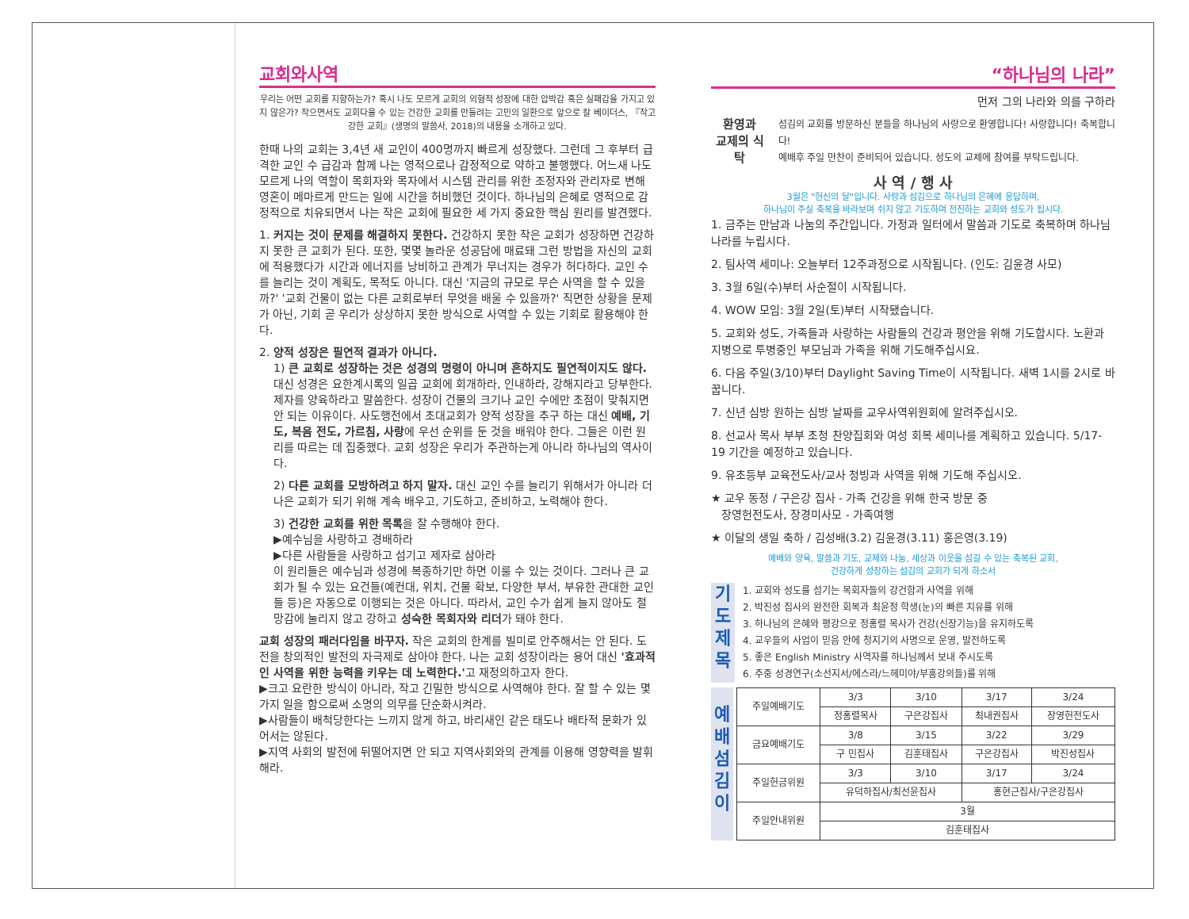교회와사역
우리는 어떤 교회를 지향하는가? 혹시 나도 모르게 교회의 외형적 성장에 대한 압박감 혹은 실패감을 가지고 있지 않은가? 작으면서도 교회다울 수 있는 건강한 교회를 만들려는 고민의 일환으로 앞으로 칼 베이더스, 『작고 강한 교회』(생명의 말씀사, 2018)의 내용을 소개하고 있다.
한때 나의 교회는 3,4년 새 교인이 400명까지 빠르게 성장했다. 그런데 그 후부터 급격한 교인 수 급감과 함께 나는 영적으로나 감정적으로 약하고 불행했다. 어느새 나도 모르게 나의 역할이 목회자와 목자에서 시스템 관리를 위한 조정자와 관리자로 변해 영혼이 메마르게 만드는 일에 시간을 허비했던 것이다. 하나님의 은혜로 영적으로 감정적으로 치유되면서 나는 작은 교회에 필요한 세 가지 중요한 핵심 원리를 발견했다.
1. 커지는 것이 문제를 해결하지 못한다. 건강하지 못한 작은 교회가 성장하면 건강하지 못한 큰 교회가 된다. 또한, 몇몇 놀라운 성공담에 매료돼 그런 방법을 자신의 교회에 적용했다가 시간과 에너지를 낭비하고 관계가 무너지는 경우가 허다하다. 교인 수를 늘리는 것이 계획도, 목적도 아니다. 대신 '지금의 규모로 무슨 사역을 할 수 있을까?' '교회 건물이 없는 다른 교회로부터 무엇을 배울 수 있을까?' 직면한 상황을 문제가 아닌, 기회 곧 우리가 상상하지 못한 방식으로 사역할 수 있는 기회로 활용해야 한다.
2. 양적 성장은 필연적 결과가 아니다.
1) 큰 교회로 성장하는 것은 성경의 명령이 아니며 흔하지도 필연적이지도 않다. 대신 성경은 요한계시록의 일곱 교회에 회개하라, 인내하라, 강해지라고 당부한다. 제자를 양육하라고 말씀한다. 성장이 건물의 크기나 교인 수에만 초점이 맞춰지면 안 되는 이유이다. 사도행전에서 초대교회가 양적 성장을 추구 하는 대신 예배, 기도, 복음 전도, 가르침, 사랑에 우선 순위를 둔 것을 배워야 한다. 그들은 이런 원리를 따르는 데 집중했다. 교회 성장은 우리가 주관하는게 아니라 하나님의 역사이다.
2) 다른 교회를 모방하려고 하지 말자. 대신 교인 수를 늘리기 위해서가 아니라 더 나은 교회가 되기 위해 계속 배우고, 기도하고, 준비하고, 노력해야 한다.
3) 건강한 교회를 위한 목록을 잘 수행해야 한다.
▶예수님을 사랑하고 경배하라
▶다른 사람들을 사랑하고 섬기고 제자로 삼아라
이 원리들은 예수님과 성경에 복종하기만 하면 이룰 수 있는 것이다. 그러나 큰 교회가 될 수 있는 요건들(예컨대, 위치, 건물 확보, 다양한 부서, 부유한 관대한 교인들 등)은 자동으로 이행되는 것은 아니다. 따라서, 교인 수가 쉽게 늘지 않아도 절망감에 눌리지 않고 강하고 성숙한 목회자와 리더가 돼야 한다.
교회 성장의 패러다임을 바꾸자. 작은 교회의 한계를 빌미로 안주해서는 안 된다. 도전을 창의적인 발전의 자극제로 삼아야 한다. 나는 교회 성장이라는 용어 대신 '효과적인 사역을 위한 능력을 키우는 데 노력한다.'고 재정의하고자 한다.
▶크고 요란한 방식이 아니라, 작고 긴밀한 방식으로 사역해야 한다. 잘 할 수 있는 몇 가지 일을 함으로써 소명의 의무를 단순화시켜라.
▶사람들이 배척당한다는 느끼지 않게 하고, 바리새인 같은 태도나 배타적 문화가 있어서는 않된다.
▶지역 사회의 발전에 뒤떨어지면 안 되고 지역사회와의 관계를 이용해 영향력을 발휘해라.
“하나님의 나라”
먼저 그의 나라와 의를 구하라
환영과
교제의 식탁
섬김의 교회를 방문하신 분들을 하나님의 사랑으로 환영합니다! 사랑합니다! 축복합니다!
예배후 주일 만찬이 준비되어 있습니다. 성도의 교제에 참여를 부탁드립니다.
사 역 / 행 사
3월은 "헌신의 달"입니다. 사랑과 섬김으로 하나님의 은혜에 응답하며,
하나님이 주실 축복을 바라보며 쉬지 않고 기도하며 전진하는 교회와 성도가 됩시다.
1. 금주는 만남과 나눔의 주간입니다. 가정과 일터에서 말씀과 기도로 축복하며 하나님 나라를 누립시다.
2. 팀사역 세미나: 오늘부터 12주과정으로 시작됩니다. (인도: 김윤경 사모)
3. 3월 6일(수)부터 사순절이 시작됩니다.
4. WOW 모임: 3월 2일(토)부터 시작됐습니다.
5. 교회와 성도, 가족들과 사랑하는 사람들의 건강과 평안을 위해 기도합시다. 노환과 지병으로 투병중인 부모님과 가족을 위해 기도해주십시요.
6. 다음 주일(3/10)부터 Daylight Saving Time이 시작됩니다. 새벽 1시를 2시로 바꿉니다.
7. 신년 심방 원하는 심방 날짜를 교우사역위원회에 알려주십시오.
8. 선교사 목사 부부 초청 찬양집회와 여성 회복 세미나를 계획하고 있습니다. 5/17-19 기간을 예정하고 있습니다.
9. 유초등부 교육전도사/교사 청빙과 사역을 위해 기도해 주십시오.
★ 교우 동정 / 구은강 집사 - 가족 건강을 위해 한국 방문 중
장영헌전도사, 장경미사모 - 가족여행
★ 이달의 생일 축하 / 김성배(3.2) 김윤경(3.11) 홍은영(3.19)
예배와 양육, 말씀과 기도, 교제와 나눔, 세상과 이웃을 섬길 수 있는 축복된 교회,
건강하게 성장하는 섬김의 교회가 되게 하소서
기
도
제
목
1. 교회와 성도를 섬기는 목회자들의 강건함과 사역을 위해
2. 박진성 집사의 완전한 회복과 최윤정 학생(눈)의 빠른 치유를 위해
3. 하나님의 은혜와 평강으로 정홍렬 목사가 건강(신장기능)을 유지하도록
4. 교우들의 사업이 믿음 안에 청지기의 사명으로 운영, 발전하도록
5. 좋은 English Ministry 사역자를 하나님께서 보내 주시도록
6. 주중 성경연구(소선지서/에스라/느헤미야/부흥강의들)를 위해
예
배
섬
김
이
| 주일예배기도 | 3/3 | 3/10 | 3/17 | 3/24 |
| | 정홍렬목사 | 구은강집사 | 최내권집사 | 장영헌전도사 |
| 금요예배기도 | 3/8 | 3/15 | 3/22 | 3/29 |
| | 구 민집사 | 김훈태집사 | 구은강집사 | 박진성집사 |
| 주일헌금위원 | 3/3 | 3/10 | 3/17 | 3/24 |
| | 유덕하집사/최선윤집사 | | 홍현근집사/구은강집사 | |
| 주일안내위원 | 3월 | | | |
| | 김훈태집사 | | | |